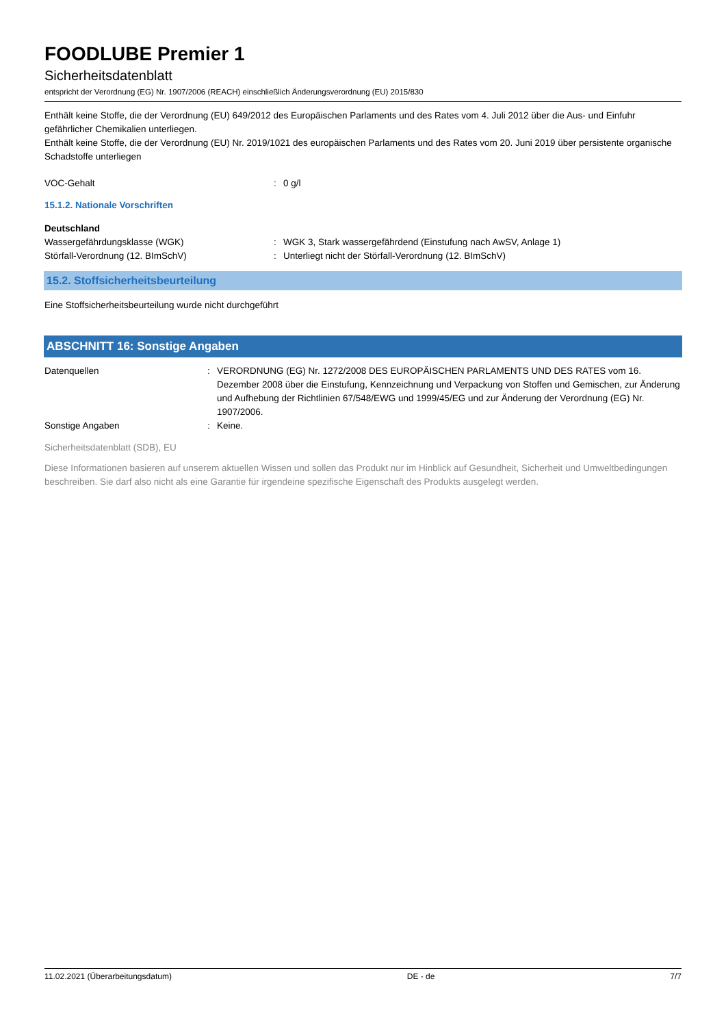FOODLUBE Premier 1
Sicherheitsdatenblatt
entspricht der Verordnung (EG) Nr. 1907/2006 (REACH) einschließlich Änderungsverordnung (EU) 2015/830
Enthält keine Stoffe, die der Verordnung (EU) 649/2012 des Europäischen Parlaments und des Rates vom 4. Juli 2012 über die Aus- und Einfuhr gefährlicher Chemikalien unterliegen.
Enthält keine Stoffe, die der Verordnung (EU) Nr. 2019/1021 des europäischen Parlaments und des Rates vom 20. Juni 2019 über persistente organische Schadstoffe unterliegen
VOC-Gehalt : 0 g/l
15.1.2. Nationale Vorschriften
Deutschland
Wassergefährdungsklasse (WGK) : WGK 3, Stark wassergefährdend (Einstufung nach AwSV, Anlage 1)
Störfall-Verordnung (12. BImSchV) : Unterliegt nicht der Störfall-Verordnung (12. BImSchV)
15.2. Stoffsicherheitsbeurteilung
Eine Stoffsicherheitsbeurteilung wurde nicht durchgeführt
ABSCHNITT 16: Sonstige Angaben
Datenquellen : VERORDNUNG (EG) Nr. 1272/2008 DES EUROPÄISCHEN PARLAMENTS UND DES RATES vom 16. Dezember 2008 über die Einstufung, Kennzeichnung und Verpackung von Stoffen und Gemischen, zur Änderung und Aufhebung der Richtlinien 67/548/EWG und 1999/45/EG und zur Änderung der Verordnung (EG) Nr. 1907/2006.
Sonstige Angaben : Keine.
Sicherheitsdatenblatt (SDB), EU
Diese Informationen basieren auf unserem aktuellen Wissen und sollen das Produkt nur im Hinblick auf Gesundheit, Sicherheit und Umweltbedingungen beschreiben. Sie darf also nicht als eine Garantie für irgendeine spezifische Eigenschaft des Produkts ausgelegt werden.
11.02.2021 (Überarbeitungsdatum) DE - de 7/7